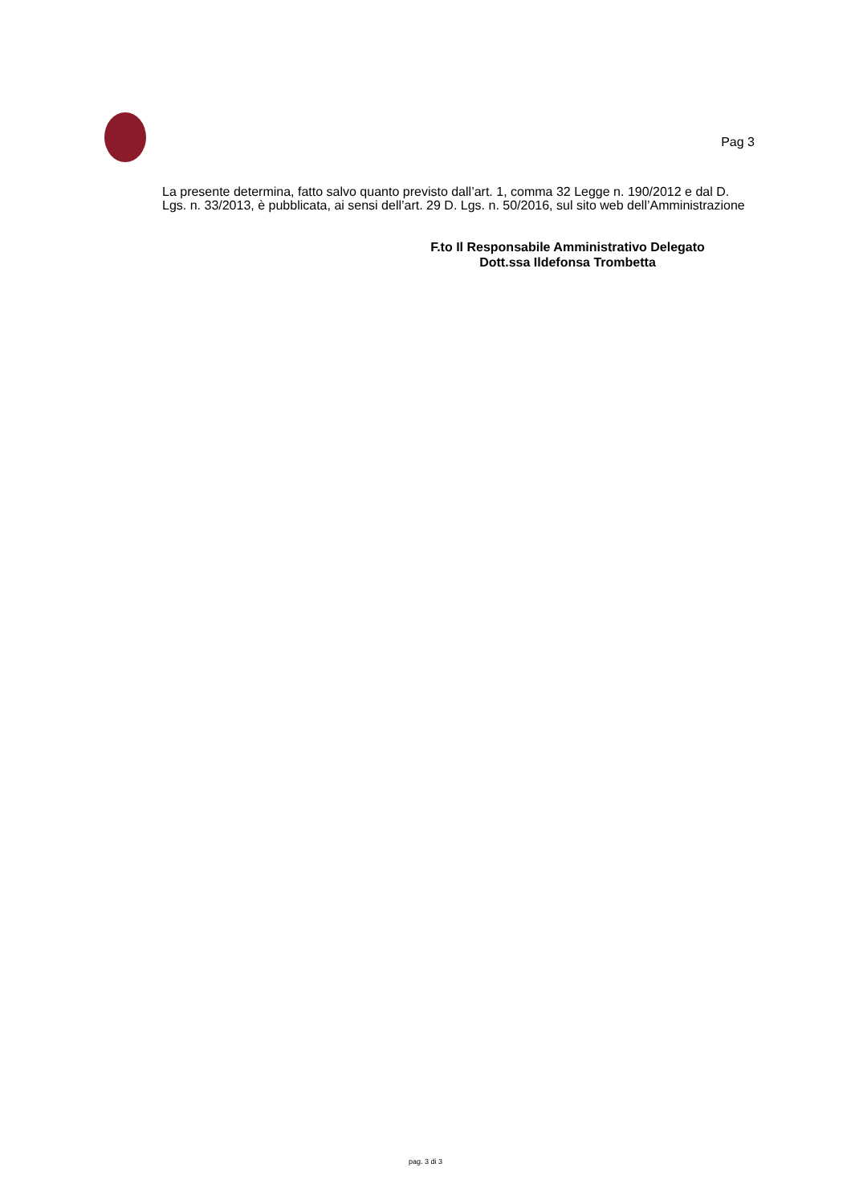Pag 3
La presente determina, fatto salvo quanto previsto dall’art. 1, comma 32 Legge n. 190/2012 e dal D. Lgs. n. 33/2013, è pubblicata, ai sensi dell’art. 29 D. Lgs. n. 50/2016, sul sito web dell’Amministrazione
F.to Il Responsabile Amministrativo Delegato
Dott.ssa Ildefonsa Trombetta
pag. 3 di 3